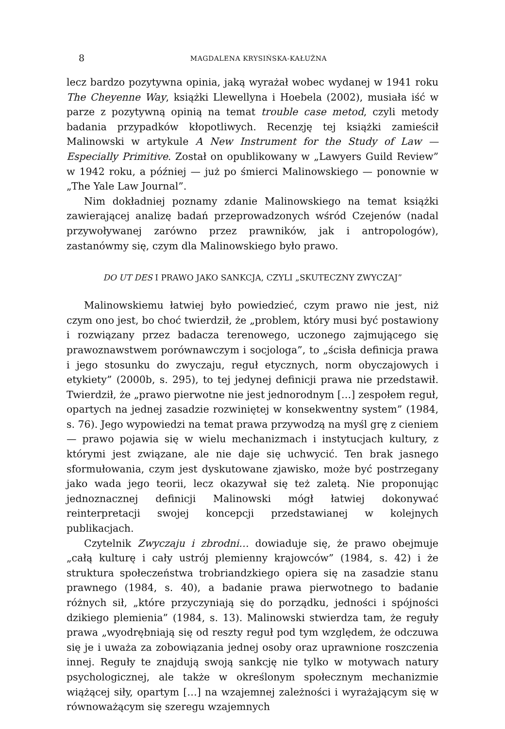8 MAGDALENA KRYSIŃSKA-KAŁUŻNA
lecz bardzo pozytywna opinia, jaką wyrażał wobec wydanej w 1941 roku The Cheyenne Way, książki Llewellyna i Hoebela (2002), musiała iść w parze z pozytywną opinią na temat trouble case metod, czyli metody badania przypadków kłopotliwych. Recenzję tej książki zamieścił Malinowski w artykule A New Instrument for the Study of Law — Especially Primitive. Został on opublikowany w „Lawyers Guild Review” w 1942 roku, a później — już po śmierci Malinowskiego — ponownie w „The Yale Law Journal”.
Nim dokładniej poznamy zdanie Malinowskiego na temat książki zawierającej analizę badań przeprowadzonych wśród Czejenów (nadal przywoływanej zarówno przez prawników, jak i antropologów), zastanówmy się, czym dla Malinowskiego było prawo.
DO UT DES I PRAWO JAKO SANKCJA, CZYLI „SKUTECZNY ZWYCZAJ”
Malinowskiemu łatwiej było powiedzieć, czym prawo nie jest, niż czym ono jest, bo choć twierdził, że „problem, który musi być postawiony i rozwiązany przez badacza terenowego, uczonego zajmującego się prawoznawstwem porównawczym i socjologa”, to „ścisła definicja prawa i jego stosunku do zwyczaju, reguł etycznych, norm obyczajowych i etykiety” (2000b, s. 295), to tej jedynej definicji prawa nie przedstawił. Twierdził, że „prawo pierwotne nie jest jednorodnym […] zespołem reguł, opartych na jednej zasadzie rozwiniętej w konsekwentny system” (1984, s. 76). Jego wypowiedzi na temat prawa przywodzą na myśl grę z cieniem — prawo pojawia się w wielu mechanizmach i instytucjach kultury, z którymi jest związane, ale nie daje się uchwycić. Ten brak jasnego sformułowania, czym jest dyskutowane zjawisko, może być postrzegany jako wada jego teorii, lecz okazywał się też zaletą. Nie proponując jednoznacznej definicji Malinowski mógł łatwiej dokonywać reinterpretacji swojej koncepcji przedstawianej w kolejnych publikacjach.
Czytelnik Zwyczaju i zbrodni… dowiaduje się, że prawo obejmuje „całą kulturę i cały ustrój plemienny krajowców” (1984, s. 42) i że struktura społeczeństwa trobriandzkiego opiera się na zasadzie stanu prawnego (1984, s. 40), a badanie prawa pierwotnego to badanie różnych sił, „które przyczyniają się do porządku, jedności i spójności dzikiego plemienia” (1984, s. 13). Malinowski stwierdza tam, że reguły prawa „wyodrębniają się od reszty reguł pod tym względem, że odczuwa się je i uważa za zobowiązania jednej osoby oraz uprawnione roszczenia innej. Reguły te znajdują swoją sankcję nie tylko w motywach natury psychologicznej, ale także w określonym społecznym mechanizmie wiążącej siły, opartym […] na wzajemnej zależności i wyrażającym się w równoważącym się szeregu wzajemnych